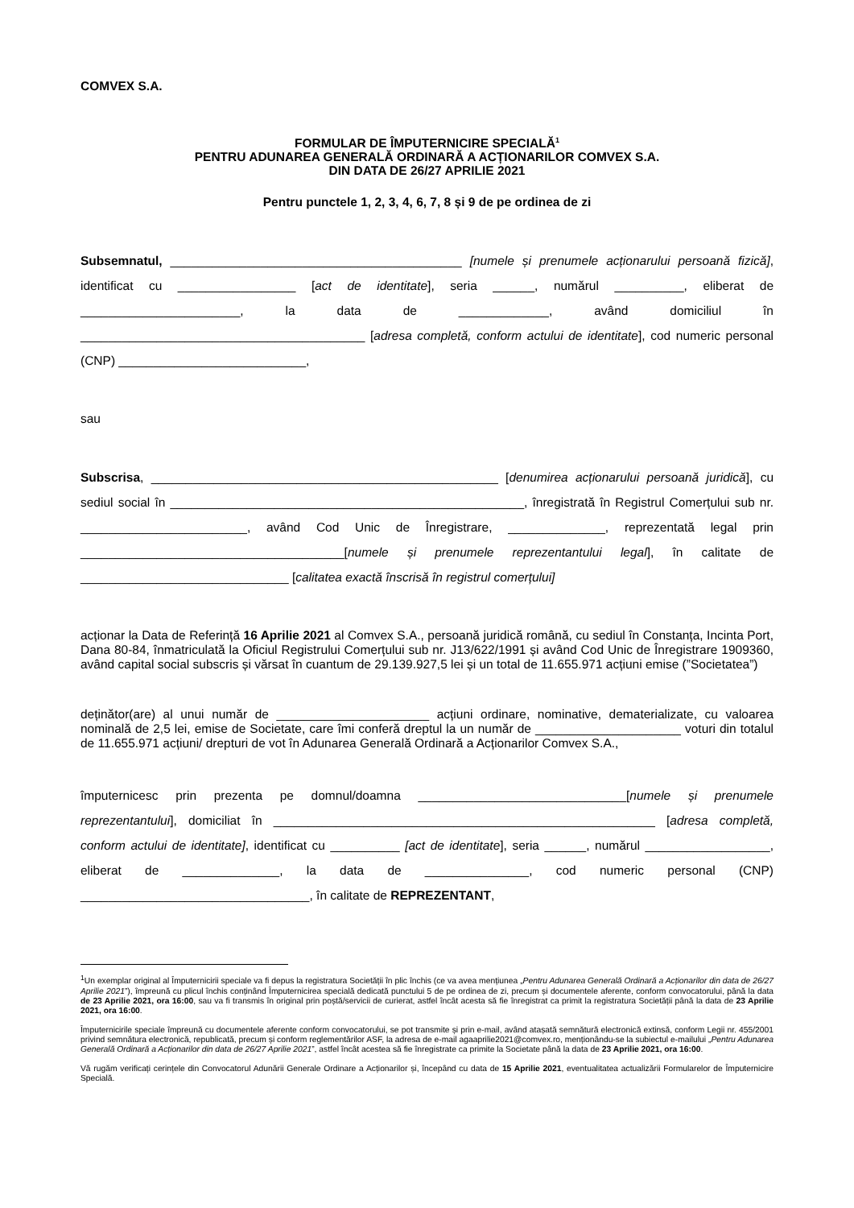COMVEX S.A.
FORMULAR DE ÎMPUTERNICIRE SPECIALĂ<sup>1</sup>
PENTRU ADUNAREA GENERALĂ ORDINARĂ A ACȚIONARILOR COMVEX S.A.
DIN DATA DE 26/27 APRILIE 2021
Pentru punctele 1, 2, 3, 4, 6, 7, 8 și 9 de pe ordinea de zi
Subsemnatul, __________________________________________ [numele și prenumele acționarului persoană fizică], identificat cu _________________ [act de identitate], seria ______, numărul __________, eliberat de _______________________, la data de _____________, având domiciliul în _________________________________________ [adresa completă, conform actului de identitate], cod numeric personal (CNP) ___________________________,
sau
Subscrisa, __________________________________________________ [denumirea acționarului persoană juridică], cu sediul social în ___________________________________________________, înregistrată în Registrul Comerțului sub nr. ________________________, având Cod Unic de Înregistrare, ______________, reprezentată legal prin ______________________________________[numele și prenumele reprezentantului legal], în calitate de ______________________________ [calitatea exactă înscrisă în registrul comerțului]
acționar la Data de Referință 16 Aprilie 2021 al Comvex S.A., persoană juridică română, cu sediul în Constanța, Incinta Port, Dana 80-84, înmatriculată la Oficiul Registrului Comerțului sub nr. J13/622/1991 și având Cod Unic de Înregistrare 1909360, având capital social subscris și vărsat în cuantum de 29.139.927,5 lei și un total de 11.655.971 acțiuni emise (”Societatea”)
deținător(are) al unui număr de ______________________ acțiuni ordinare, nominative, dematerializate, cu valoarea nominală de 2,5 lei, emise de Societate, care îmi conferă dreptul la un număr de _____________________ voturi din totalul de 11.655.971 acțiuni/ drepturi de vot în Adunarea Generală Ordinară a Acționarilor Comvex S.A.,
împuternicesc prin prezenta pe domnul/doamna ______________________________[numele și prenumele reprezentantului], domiciliat în _______________________________________________________ [adresa completă, conform actului de identitate], identificat cu __________ [act de identitate], seria ______, numărul __________________, eliberat de ______________, la data de _______________, cod numeric personal (CNP) _________________________________, în calitate de REPREZENTANT,
<sup>1</sup> Un exemplar original al Împuternicirii speciale va fi depus la registratura Societății în plic închis (ce va avea mențiunea „Pentru Adunarea Generală Ordinară a Acționarilor din data de 26/27 Aprilie 2021”), împreună cu plicul închis conținând Împuternicirea specială dedicată punctului 5 de pe ordinea de zi, precum și documentele aferente, conform convocatorului, până la data de 23 Aprilie 2021, ora 16:00, sau va fi transmis în original prin poștă/servicii de curierat, astfel încât acesta să fie înregistrat ca primit la registratura Societății până la data de 23 Aprilie 2021, ora 16:00.
Împuternicirile speciale împreună cu documentele aferente conform convocatorului, se pot transmite și prin e-mail, având atașată semnătură electronică extinsă, conform Legii nr. 455/2001 privind semnătura electronică, republicată, precum și conform reglementărilor ASF, la adresa de e-mail agaaprilie2021@comvex.ro, menționându-se la subiectul e-mailului „Pentru Adunarea Generală Ordinară a Acționarilor din data de 26/27 Aprilie 2021”, astfel încât acestea să fie înregistrate ca primite la Societate până la data de 23 Aprilie 2021, ora 16:00.
Vă rugăm verificați cerințele din Convocatorul Adunării Generale Ordinare a Acționarilor și, începând cu data de 15 Aprilie 2021, eventualitatea actualizării Formularelor de Împuternicire Specială.